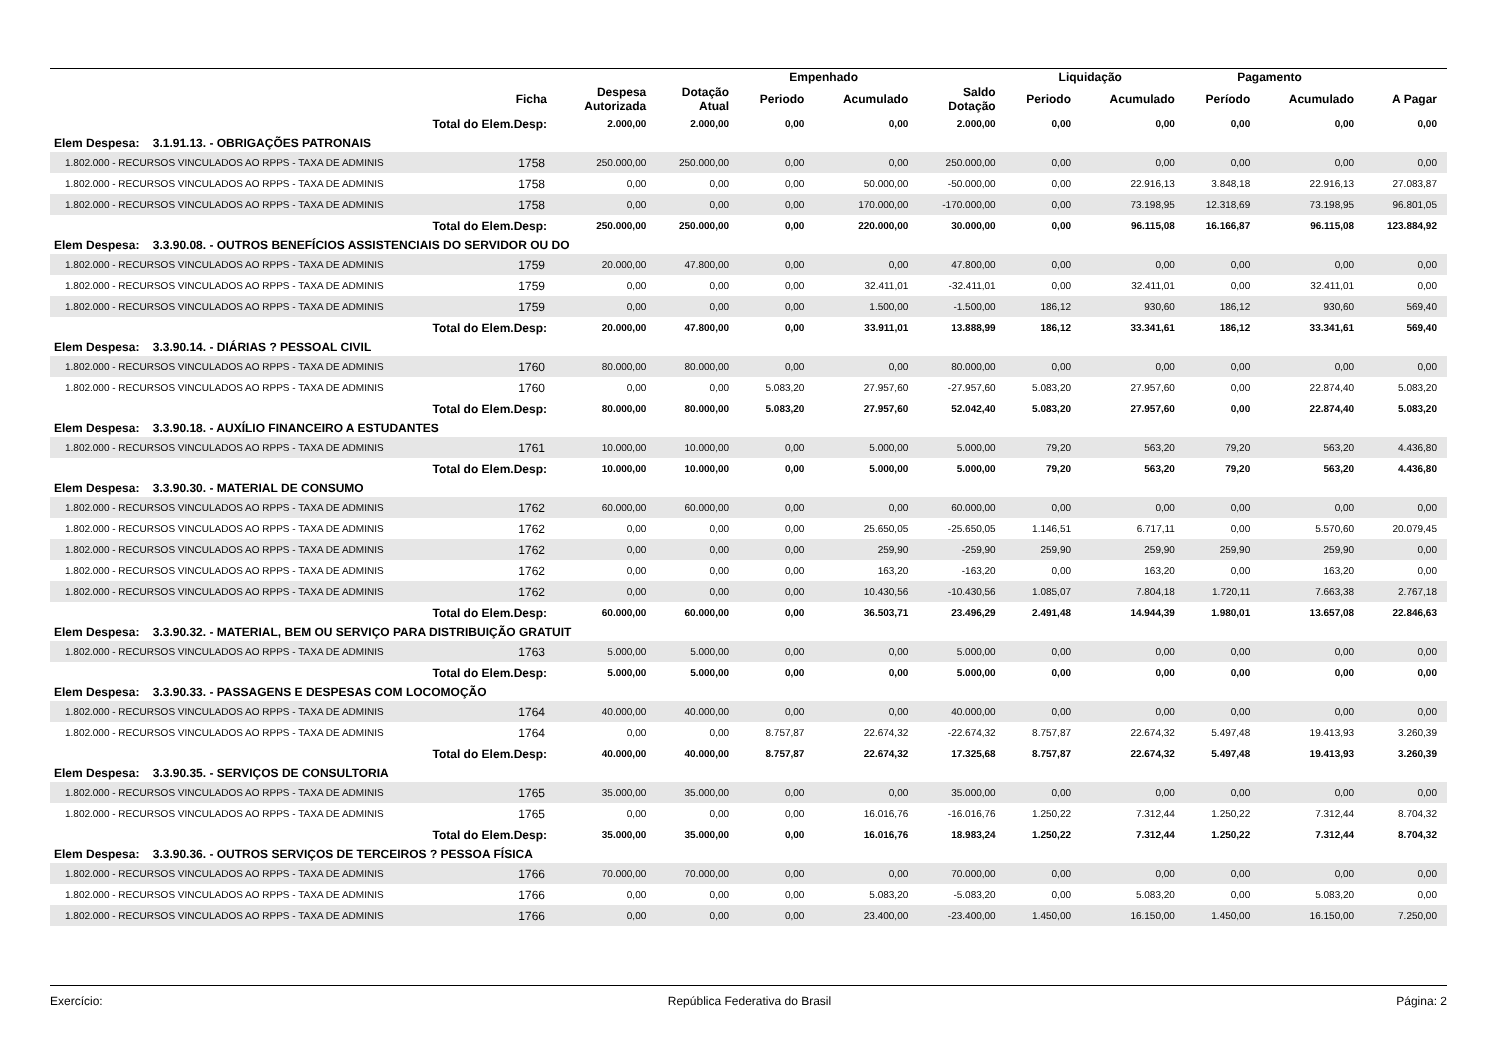| | | | | Empenhado | | | Liquidação | | Pagamento | | |
| --- | --- | --- | --- | --- | --- | --- | --- | --- | --- | --- | --- |
| | Ficha | Despesa Autorizada | Dotação Atual | Periodo | Acumulado | Saldo Dotação | Periodo | Acumulado | Período | Acumulado | A Pagar |
| Total do Elem.Desp: | | 2.000,00 | 2.000,00 | 0,00 | 0,00 | 2.000,00 | 0,00 | 0,00 | 0,00 | 0,00 | 0,00 |
| Elem Despesa: 3.1.91.13. - OBRIGAÇÕES PATRONAIS | | | | | | | | | | | |
| 1.802.000 - RECURSOS VINCULADOS AO RPPS - TAXA DE ADMINIS | 1758 | 250.000,00 | 250.000,00 | 0,00 | 0,00 | 250.000,00 | 0,00 | 0,00 | 0,00 | 0,00 | 0,00 |
| 1.802.000 - RECURSOS VINCULADOS AO RPPS - TAXA DE ADMINIS | 1758 | 0,00 | 0,00 | 0,00 | 50.000,00 | -50.000,00 | 0,00 | 22.916,13 | 3.848,18 | 22.916,13 | 27.083,87 |
| 1.802.000 - RECURSOS VINCULADOS AO RPPS - TAXA DE ADMINIS | 1758 | 0,00 | 0,00 | 0,00 | 170.000,00 | -170.000,00 | 0,00 | 73.198,95 | 12.318,69 | 73.198,95 | 96.801,05 |
| Total do Elem.Desp: | | 250.000,00 | 250.000,00 | 0,00 | 220.000,00 | 30.000,00 | 0,00 | 96.115,08 | 16.166,87 | 96.115,08 | 123.884,92 |
| Elem Despesa: 3.3.90.08. - OUTROS BENEFÍCIOS ASSISTENCIAIS DO SERVIDOR OU DO | | | | | | | | | | | |
| 1.802.000 - RECURSOS VINCULADOS AO RPPS - TAXA DE ADMINIS | 1759 | 20.000,00 | 47.800,00 | 0,00 | 0,00 | 47.800,00 | 0,00 | 0,00 | 0,00 | 0,00 | 0,00 |
| 1.802.000 - RECURSOS VINCULADOS AO RPPS - TAXA DE ADMINIS | 1759 | 0,00 | 0,00 | 0,00 | 32.411,01 | -32.411,01 | 0,00 | 32.411,01 | 0,00 | 32.411,01 | 0,00 |
| 1.802.000 - RECURSOS VINCULADOS AO RPPS - TAXA DE ADMINIS | 1759 | 0,00 | 0,00 | 0,00 | 1.500,00 | -1.500,00 | 186,12 | 930,60 | 186,12 | 930,60 | 569,40 |
| Total do Elem.Desp: | | 20.000,00 | 47.800,00 | 0,00 | 33.911,01 | 13.888,99 | 186,12 | 33.341,61 | 186,12 | 33.341,61 | 569,40 |
| Elem Despesa: 3.3.90.14. - DIÁRIAS ? PESSOAL CIVIL | | | | | | | | | | | |
| 1.802.000 - RECURSOS VINCULADOS AO RPPS - TAXA DE ADMINIS | 1760 | 80.000,00 | 80.000,00 | 0,00 | 0,00 | 80.000,00 | 0,00 | 0,00 | 0,00 | 0,00 | 0,00 |
| 1.802.000 - RECURSOS VINCULADOS AO RPPS - TAXA DE ADMINIS | 1760 | 0,00 | 0,00 | 5.083,20 | 27.957,60 | -27.957,60 | 5.083,20 | 27.957,60 | 0,00 | 22.874,40 | 5.083,20 |
| Total do Elem.Desp: | | 80.000,00 | 80.000,00 | 5.083,20 | 27.957,60 | 52.042,40 | 5.083,20 | 27.957,60 | 0,00 | 22.874,40 | 5.083,20 |
| Elem Despesa: 3.3.90.18. - AUXÍLIO FINANCEIRO A ESTUDANTES | | | | | | | | | | | |
| 1.802.000 - RECURSOS VINCULADOS AO RPPS - TAXA DE ADMINIS | 1761 | 10.000,00 | 10.000,00 | 0,00 | 5.000,00 | 5.000,00 | 79,20 | 563,20 | 79,20 | 563,20 | 4.436,80 |
| Total do Elem.Desp: | | 10.000,00 | 10.000,00 | 0,00 | 5.000,00 | 5.000,00 | 79,20 | 563,20 | 79,20 | 563,20 | 4.436,80 |
| Elem Despesa: 3.3.90.30. - MATERIAL DE CONSUMO | | | | | | | | | | | |
| 1.802.000 - RECURSOS VINCULADOS AO RPPS - TAXA DE ADMINIS | 1762 | 60.000,00 | 60.000,00 | 0,00 | 0,00 | 60.000,00 | 0,00 | 0,00 | 0,00 | 0,00 | 0,00 |
| 1.802.000 - RECURSOS VINCULADOS AO RPPS - TAXA DE ADMINIS | 1762 | 0,00 | 0,00 | 0,00 | 25.650,05 | -25.650,05 | 1.146,51 | 6.717,11 | 0,00 | 5.570,60 | 20.079,45 |
| 1.802.000 - RECURSOS VINCULADOS AO RPPS - TAXA DE ADMINIS | 1762 | 0,00 | 0,00 | 0,00 | 259,90 | -259,90 | 259,90 | 259,90 | 259,90 | 259,90 | 0,00 |
| 1.802.000 - RECURSOS VINCULADOS AO RPPS - TAXA DE ADMINIS | 1762 | 0,00 | 0,00 | 0,00 | 163,20 | -163,20 | 0,00 | 163,20 | 0,00 | 163,20 | 0,00 |
| 1.802.000 - RECURSOS VINCULADOS AO RPPS - TAXA DE ADMINIS | 1762 | 0,00 | 0,00 | 0,00 | 10.430,56 | -10.430,56 | 1.085,07 | 7.804,18 | 1.720,11 | 7.663,38 | 2.767,18 |
| Total do Elem.Desp: | | 60.000,00 | 60.000,00 | 0,00 | 36.503,71 | 23.496,29 | 2.491,48 | 14.944,39 | 1.980,01 | 13.657,08 | 22.846,63 |
| Elem Despesa: 3.3.90.32. - MATERIAL, BEM OU SERVIÇO PARA DISTRIBUIÇÃO GRATUIT | | | | | | | | | | | |
| 1.802.000 - RECURSOS VINCULADOS AO RPPS - TAXA DE ADMINIS | 1763 | 5.000,00 | 5.000,00 | 0,00 | 0,00 | 5.000,00 | 0,00 | 0,00 | 0,00 | 0,00 | 0,00 |
| Total do Elem.Desp: | | 5.000,00 | 5.000,00 | 0,00 | 0,00 | 5.000,00 | 0,00 | 0,00 | 0,00 | 0,00 | 0,00 |
| Elem Despesa: 3.3.90.33. - PASSAGENS E DESPESAS COM LOCOMOÇÃO | | | | | | | | | | | |
| 1.802.000 - RECURSOS VINCULADOS AO RPPS - TAXA DE ADMINIS | 1764 | 40.000,00 | 40.000,00 | 0,00 | 0,00 | 40.000,00 | 0,00 | 0,00 | 0,00 | 0,00 | 0,00 |
| 1.802.000 - RECURSOS VINCULADOS AO RPPS - TAXA DE ADMINIS | 1764 | 0,00 | 0,00 | 8.757,87 | 22.674,32 | -22.674,32 | 8.757,87 | 22.674,32 | 5.497,48 | 19.413,93 | 3.260,39 |
| Total do Elem.Desp: | | 40.000,00 | 40.000,00 | 8.757,87 | 22.674,32 | 17.325,68 | 8.757,87 | 22.674,32 | 5.497,48 | 19.413,93 | 3.260,39 |
| Elem Despesa: 3.3.90.35. - SERVIÇOS DE CONSULTORIA | | | | | | | | | | | |
| 1.802.000 - RECURSOS VINCULADOS AO RPPS - TAXA DE ADMINIS | 1765 | 35.000,00 | 35.000,00 | 0,00 | 0,00 | 35.000,00 | 0,00 | 0,00 | 0,00 | 0,00 | 0,00 |
| 1.802.000 - RECURSOS VINCULADOS AO RPPS - TAXA DE ADMINIS | 1765 | 0,00 | 0,00 | 0,00 | 16.016,76 | -16.016,76 | 1.250,22 | 7.312,44 | 1.250,22 | 7.312,44 | 8.704,32 |
| Total do Elem.Desp: | | 35.000,00 | 35.000,00 | 0,00 | 16.016,76 | 18.983,24 | 1.250,22 | 7.312,44 | 1.250,22 | 7.312,44 | 8.704,32 |
| Elem Despesa: 3.3.90.36. - OUTROS SERVIÇOS DE TERCEIROS ? PESSOA FÍSICA | | | | | | | | | | | |
| 1.802.000 - RECURSOS VINCULADOS AO RPPS - TAXA DE ADMINIS | 1766 | 70.000,00 | 70.000,00 | 0,00 | 0,00 | 70.000,00 | 0,00 | 0,00 | 0,00 | 0,00 | 0,00 |
| 1.802.000 - RECURSOS VINCULADOS AO RPPS - TAXA DE ADMINIS | 1766 | 0,00 | 0,00 | 0,00 | 5.083,20 | -5.083,20 | 0,00 | 5.083,20 | 0,00 | 5.083,20 | 0,00 |
| 1.802.000 - RECURSOS VINCULADOS AO RPPS - TAXA DE ADMINIS | 1766 | 0,00 | 0,00 | 0,00 | 23.400,00 | -23.400,00 | 1.450,00 | 16.150,00 | 1.450,00 | 16.150,00 | 7.250,00 |
Exercício: República Federativa do Brasil Página: 2